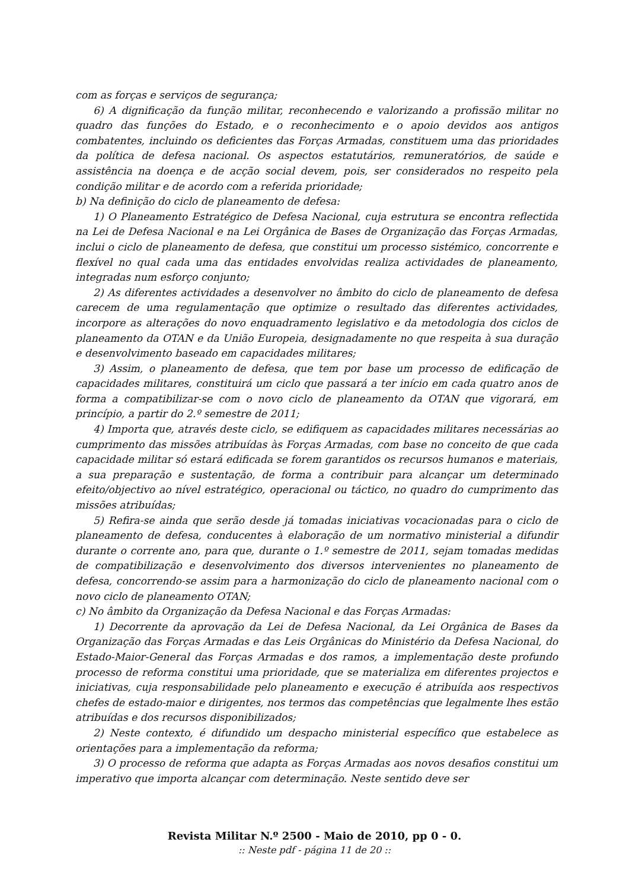com as forças e serviços de segurança;
6) A dignificação da função militar, reconhecendo e valorizando a profissão militar no quadro das funções do Estado, e o reconhecimento e o apoio devidos aos antigos combatentes, incluindo os deficientes das Forças Armadas, constituem uma das prioridades da política de defesa nacional. Os aspectos estatutários, remuneratórios, de saúde e assistência na doença e de acção social devem, pois, ser considerados no respeito pela condição militar e de acordo com a referida prioridade;
b) Na definição do ciclo de planeamento de defesa:
1) O Planeamento Estratégico de Defesa Nacional, cuja estrutura se encontra reflectida na Lei de Defesa Nacional e na Lei Orgânica de Bases de Organização das Forças Armadas, inclui o ciclo de planeamento de defesa, que constitui um processo sistémico, concorrente e flexível no qual cada uma das entidades envolvidas realiza actividades de planeamento, integradas num esforço conjunto;
2) As diferentes actividades a desenvolver no âmbito do ciclo de planeamento de defesa carecem de uma regulamentação que optimize o resultado das diferentes actividades, incorpore as alterações do novo enquadramento legislativo e da metodologia dos ciclos de planeamento da OTAN e da União Europeia, designadamente no que respeita à sua duração e desenvolvimento baseado em capacidades militares;
3) Assim, o planeamento de defesa, que tem por base um processo de edificação de capacidades militares, constituirá um ciclo que passará a ter início em cada quatro anos de forma a compatibilizar-se com o novo ciclo de planeamento da OTAN que vigorará, em princípio, a partir do 2.º semestre de 2011;
4) Importa que, através deste ciclo, se edifiquem as capacidades militares necessárias ao cumprimento das missões atribuídas às Forças Armadas, com base no conceito de que cada capacidade militar só estará edificada se forem garantidos os recursos humanos e materiais, a sua preparação e sustentação, de forma a contribuir para alcançar um determinado efeito/objectivo ao nível estratégico, operacional ou táctico, no quadro do cumprimento das missões atribuídas;
5) Refira-se ainda que serão desde já tomadas iniciativas vocacionadas para o ciclo de planeamento de defesa, conducentes à elaboração de um normativo ministerial a difundir durante o corrente ano, para que, durante o 1.º semestre de 2011, sejam tomadas medidas de compatibilização e desenvolvimento dos diversos intervenientes no planeamento de defesa, concorrendo-se assim para a harmonização do ciclo de planeamento nacional com o novo ciclo de planeamento OTAN;
c) No âmbito da Organização da Defesa Nacional e das Forças Armadas:
1) Decorrente da aprovação da Lei de Defesa Nacional, da Lei Orgânica de Bases da Organização das Forças Armadas e das Leis Orgânicas do Ministério da Defesa Nacional, do Estado-Maior-General das Forças Armadas e dos ramos, a implementação deste profundo processo de reforma constitui uma prioridade, que se materializa em diferentes projectos e iniciativas, cuja responsabilidade pelo planeamento e execução é atribuída aos respectivos chefes de estado-maior e dirigentes, nos termos das competências que legalmente lhes estão atribuídas e dos recursos disponibilizados;
2) Neste contexto, é difundido um despacho ministerial específico que estabelece as orientações para a implementação da reforma;
3) O processo de reforma que adapta as Forças Armadas aos novos desafios constitui um imperativo que importa alcançar com determinação. Neste sentido deve ser
Revista Militar N.º 2500 - Maio de 2010, pp 0 - 0.
:: Neste pdf - página 11 de 20 ::